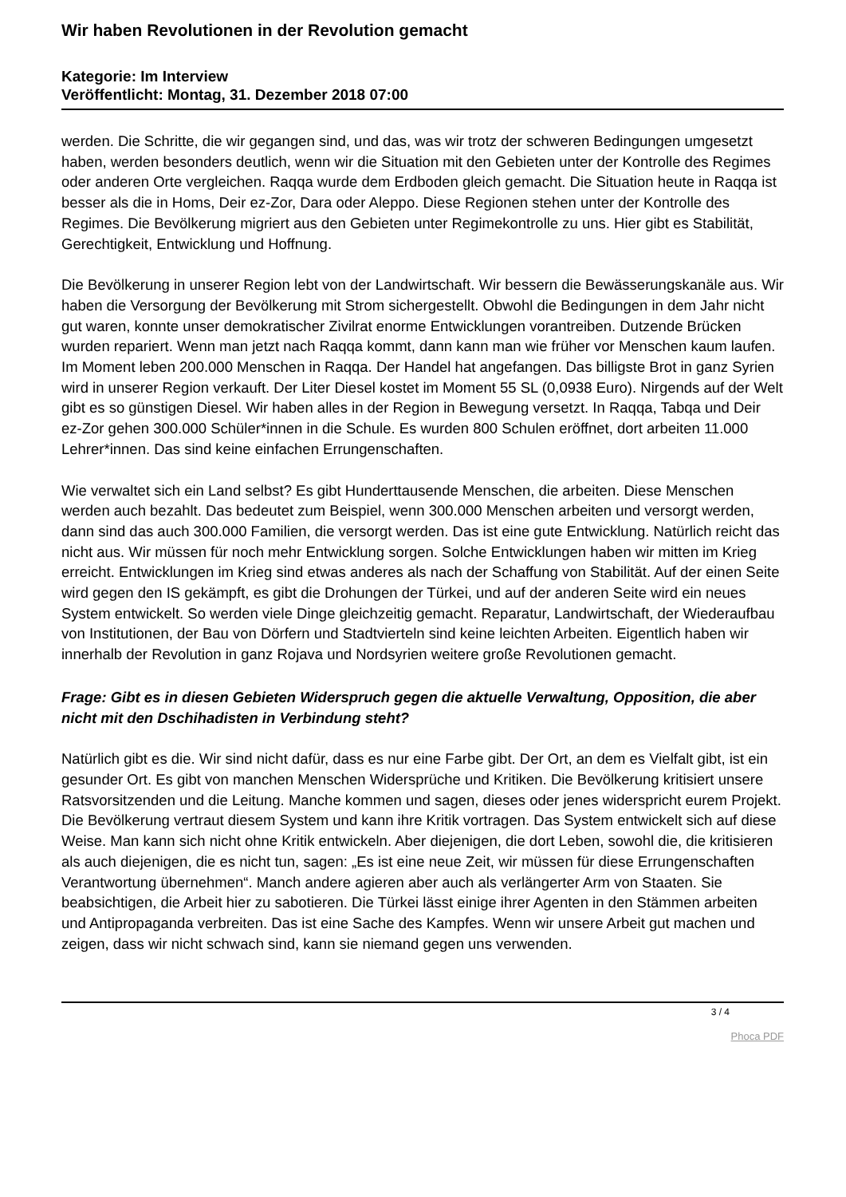Wir haben Revolutionen in der Revolution gemacht
Kategorie: Im Interview
Veröffentlicht: Montag, 31. Dezember 2018 07:00
werden. Die Schritte, die wir gegangen sind, und das, was wir trotz der schweren Bedingungen umgesetzt haben, werden besonders deutlich, wenn wir die Situation mit den Gebieten unter der Kontrolle des Regimes oder anderen Orte vergleichen. Raqqa wurde dem Erdboden gleich gemacht. Die Situation heute in Raqqa ist besser als die in Homs, Deir ez-Zor, Dara oder Aleppo. Diese Regionen stehen unter der Kontrolle des Regimes. Die Bevölkerung migriert aus den Gebieten unter Regimekontrolle zu uns. Hier gibt es Stabilität, Gerechtigkeit, Entwicklung und Hoffnung.
Die Bevölkerung in unserer Region lebt von der Landwirtschaft. Wir bessern die Bewässerungskanäle aus. Wir haben die Versorgung der Bevölkerung mit Strom sichergestellt. Obwohl die Bedingungen in dem Jahr nicht gut waren, konnte unser demokratischer Zivilrat enorme Entwicklungen vorantreiben. Dutzende Brücken wurden repariert. Wenn man jetzt nach Raqqa kommt, dann kann man wie früher vor Menschen kaum laufen. Im Moment leben 200.000 Menschen in Raqqa. Der Handel hat angefangen. Das billigste Brot in ganz Syrien wird in unserer Region verkauft. Der Liter Diesel kostet im Moment 55 SL (0,0938 Euro). Nirgends auf der Welt gibt es so günstigen Diesel. Wir haben alles in der Region in Bewegung versetzt. In Raqqa, Tabqa und Deir ez-Zor gehen 300.000 Schüler*innen in die Schule. Es wurden 800 Schulen eröffnet, dort arbeiten 11.000 Lehrer*innen. Das sind keine einfachen Errungenschaften.
Wie verwaltet sich ein Land selbst? Es gibt Hunderttausende Menschen, die arbeiten. Diese Menschen werden auch bezahlt. Das bedeutet zum Beispiel, wenn 300.000 Menschen arbeiten und versorgt werden, dann sind das auch 300.000 Familien, die versorgt werden. Das ist eine gute Entwicklung. Natürlich reicht das nicht aus. Wir müssen für noch mehr Entwicklung sorgen. Solche Entwicklungen haben wir mitten im Krieg erreicht. Entwicklungen im Krieg sind etwas anderes als nach der Schaffung von Stabilität. Auf der einen Seite wird gegen den IS gekämpft, es gibt die Drohungen der Türkei, und auf der anderen Seite wird ein neues System entwickelt. So werden viele Dinge gleichzeitig gemacht. Reparatur, Landwirtschaft, der Wiederaufbau von Institutionen, der Bau von Dörfern und Stadtvierteln sind keine leichten Arbeiten. Eigentlich haben wir innerhalb der Revolution in ganz Rojava und Nordsyrien weitere große Revolutionen gemacht.
Frage: Gibt es in diesen Gebieten Widerspruch gegen die aktuelle Verwaltung, Opposition, die aber nicht mit den Dschihadisten in Verbindung steht?
Natürlich gibt es die. Wir sind nicht dafür, dass es nur eine Farbe gibt. Der Ort, an dem es Vielfalt gibt, ist ein gesunder Ort. Es gibt von manchen Menschen Widersprüche und Kritiken. Die Bevölkerung kritisiert unsere Ratsvorsitzenden und die Leitung. Manche kommen und sagen, dieses oder jenes widerspricht eurem Projekt. Die Bevölkerung vertraut diesem System und kann ihre Kritik vortragen. Das System entwickelt sich auf diese Weise. Man kann sich nicht ohne Kritik entwickeln. Aber diejenigen, die dort Leben, sowohl die, die kritisieren als auch diejenigen, die es nicht tun, sagen: „Es ist eine neue Zeit, wir müssen für diese Errungenschaften Verantwortung übernehmen“. Manch andere agieren aber auch als verlängerter Arm von Staaten. Sie beabsichtigen, die Arbeit hier zu sabotieren. Die Türkei lässt einige ihrer Agenten in den Stämmen arbeiten und Antipropaganda verbreiten. Das ist eine Sache des Kampfes. Wenn wir unsere Arbeit gut machen und zeigen, dass wir nicht schwach sind, kann sie niemand gegen uns verwenden.
3 / 4
Phoca PDF